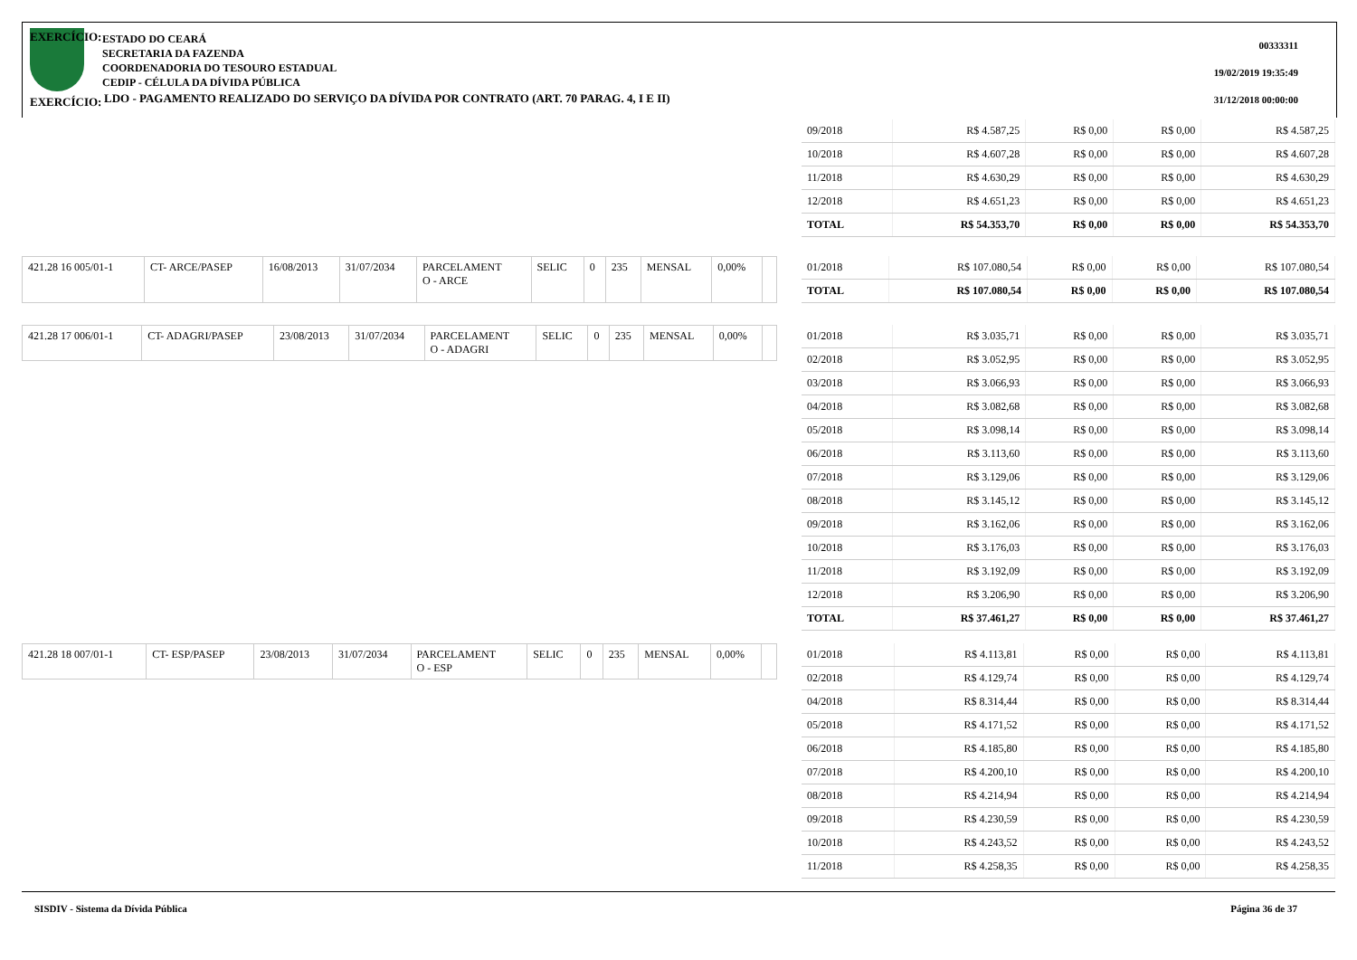EXERCÍCIO:
ESTADO DO CEARÁ
SECRETARIA DA FAZENDA
COORDENADORIA DO TESOURO ESTADUAL
CEDIP - CÉLULA DA DÍVIDA PÚBLICA
00333311
19/02/2019 19:35:49
31/12/2018 00:00:00
EXERCÍCIO:
LDO - PAGAMENTO REALIZADO DO SERVIÇO DA DÍVIDA POR CONTRATO (ART. 70 PARAG. 4, I E II)
| 09/2018 | R$ 4.587,25 | R$ 0,00 | R$ 0,00 | R$ 4.587,25 |
| 10/2018 | R$ 4.607,28 | R$ 0,00 | R$ 0,00 | R$ 4.607,28 |
| 11/2018 | R$ 4.630,29 | R$ 0,00 | R$ 0,00 | R$ 4.630,29 |
| 12/2018 | R$ 4.651,23 | R$ 0,00 | R$ 0,00 | R$ 4.651,23 |
| TOTAL | R$ 54.353,70 | R$ 0,00 | R$ 0,00 | R$ 54.353,70 |
| 421.28 16 005/01-1 | CT- ARCE/PASEP | 16/08/2013 | 31/07/2034 | PARCELAMENT O - ARCE | SELIC | 0 | 235 | MENSAL | 0,00% | |
| 01/2018 | R$ 107.080,54 | R$ 0,00 | R$ 0,00 | R$ 107.080,54 |
| TOTAL | R$ 107.080,54 | R$ 0,00 | R$ 0,00 | R$ 107.080,54 |
| 421.28 17 006/01-1 | CT- ADAGRI/PASEP | 23/08/2013 | 31/07/2034 | PARCELAMENT O - ADAGRI | SELIC | 0 | 235 | MENSAL | 0,00% | |
| 01/2018 | R$ 3.035,71 | R$ 0,00 | R$ 0,00 | R$ 3.035,71 |
| 02/2018 | R$ 3.052,95 | R$ 0,00 | R$ 0,00 | R$ 3.052,95 |
| 03/2018 | R$ 3.066,93 | R$ 0,00 | R$ 0,00 | R$ 3.066,93 |
| 04/2018 | R$ 3.082,68 | R$ 0,00 | R$ 0,00 | R$ 3.082,68 |
| 05/2018 | R$ 3.098,14 | R$ 0,00 | R$ 0,00 | R$ 3.098,14 |
| 06/2018 | R$ 3.113,60 | R$ 0,00 | R$ 0,00 | R$ 3.113,60 |
| 07/2018 | R$ 3.129,06 | R$ 0,00 | R$ 0,00 | R$ 3.129,06 |
| 08/2018 | R$ 3.145,12 | R$ 0,00 | R$ 0,00 | R$ 3.145,12 |
| 09/2018 | R$ 3.162,06 | R$ 0,00 | R$ 0,00 | R$ 3.162,06 |
| 10/2018 | R$ 3.176,03 | R$ 0,00 | R$ 0,00 | R$ 3.176,03 |
| 11/2018 | R$ 3.192,09 | R$ 0,00 | R$ 0,00 | R$ 3.192,09 |
| 12/2018 | R$ 3.206,90 | R$ 0,00 | R$ 0,00 | R$ 3.206,90 |
| TOTAL | R$ 37.461,27 | R$ 0,00 | R$ 0,00 | R$ 37.461,27 |
| 421.28 18 007/01-1 | CT- ESP/PASEP | 23/08/2013 | 31/07/2034 | PARCELAMENT O - ESP | SELIC | 0 | 235 | MENSAL | 0,00% | |
| 01/2018 | R$ 4.113,81 | R$ 0,00 | R$ 0,00 | R$ 4.113,81 |
| 02/2018 | R$ 4.129,74 | R$ 0,00 | R$ 0,00 | R$ 4.129,74 |
| 04/2018 | R$ 8.314,44 | R$ 0,00 | R$ 0,00 | R$ 8.314,44 |
| 05/2018 | R$ 4.171,52 | R$ 0,00 | R$ 0,00 | R$ 4.171,52 |
| 06/2018 | R$ 4.185,80 | R$ 0,00 | R$ 0,00 | R$ 4.185,80 |
| 07/2018 | R$ 4.200,10 | R$ 0,00 | R$ 0,00 | R$ 4.200,10 |
| 08/2018 | R$ 4.214,94 | R$ 0,00 | R$ 0,00 | R$ 4.214,94 |
| 09/2018 | R$ 4.230,59 | R$ 0,00 | R$ 0,00 | R$ 4.230,59 |
| 10/2018 | R$ 4.243,52 | R$ 0,00 | R$ 0,00 | R$ 4.243,52 |
| 11/2018 | R$ 4.258,35 | R$ 0,00 | R$ 0,00 | R$ 4.258,35 |
SISDIV - Sistema da Dívida Pública Página 36 de 37